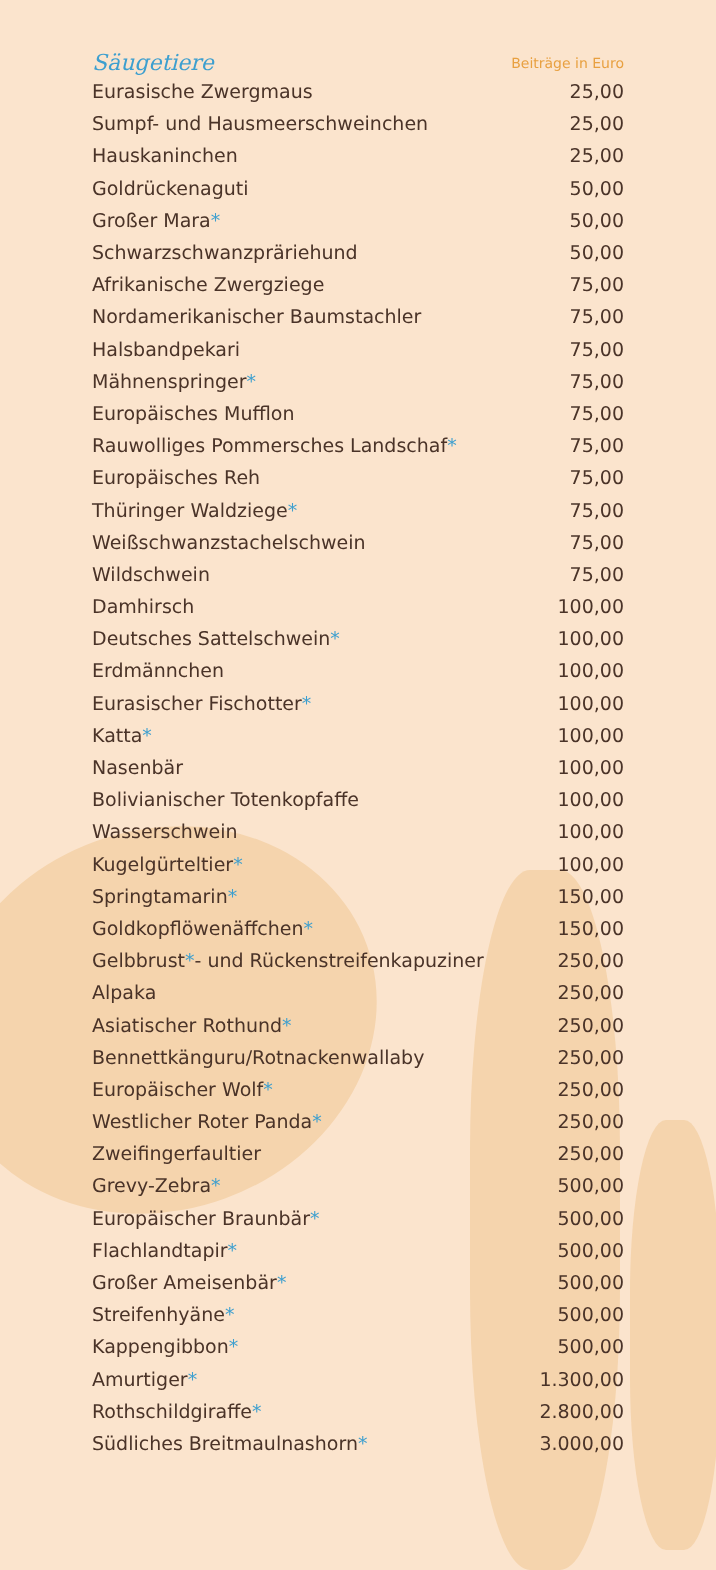| Säugetiere | Beiträge in Euro |
| --- | --- |
| Eurasische Zwergmaus | 25,00 |
| Sumpf- und Hausmeerschweinchen | 25,00 |
| Hauskaninchen | 25,00 |
| Goldrückenaguti | 50,00 |
| Großer Mara * | 50,00 |
| Schwarzschwanzpräriehund | 50,00 |
| Afrikanische Zwergziege | 75,00 |
| Nordamerikanischer Baumstachler | 75,00 |
| Halsbandpekari | 75,00 |
| Mähnenspringer * | 75,00 |
| Europäisches Mufflon | 75,00 |
| Rauwolliges Pommersches Landschaf * | 75,00 |
| Europäisches Reh | 75,00 |
| Thüringer Waldziege * | 75,00 |
| Weißschwanzstachelschwein | 75,00 |
| Wildschwein | 75,00 |
| Damhirsch | 100,00 |
| Deutsches Sattelschwein * | 100,00 |
| Erdmännchen | 100,00 |
| Eurasischer Fischotter * | 100,00 |
| Katta * | 100,00 |
| Nasenbär | 100,00 |
| Bolivianischer Totenkopfaffe | 100,00 |
| Wasserschwein | 100,00 |
| Kugelgürteltier * | 100,00 |
| Springtamarin * | 150,00 |
| Goldkopflöwenäffchen * | 150,00 |
| Gelbbrust * - und Rückenstreifenkapuziner | 250,00 |
| Alpaka | 250,00 |
| Asiatischer Rothund * | 250,00 |
| Bennettkänguru/Rotnackenwallaby | 250,00 |
| Europäischer Wolf * | 250,00 |
| Westlicher Roter Panda * | 250,00 |
| Zweifingerfaultier | 250,00 |
| Grevy-Zebra * | 500,00 |
| Europäischer Braunbär * | 500,00 |
| Flachlandtapir * | 500,00 |
| Großer Ameisenbär * | 500,00 |
| Streifenhyäne * | 500,00 |
| Kappengibbon * | 500,00 |
| Amurtiger * | 1.300,00 |
| Rothschildgiraffe * | 2.800,00 |
| Südliches Breitmaulnashorn * | 3.000,00 |